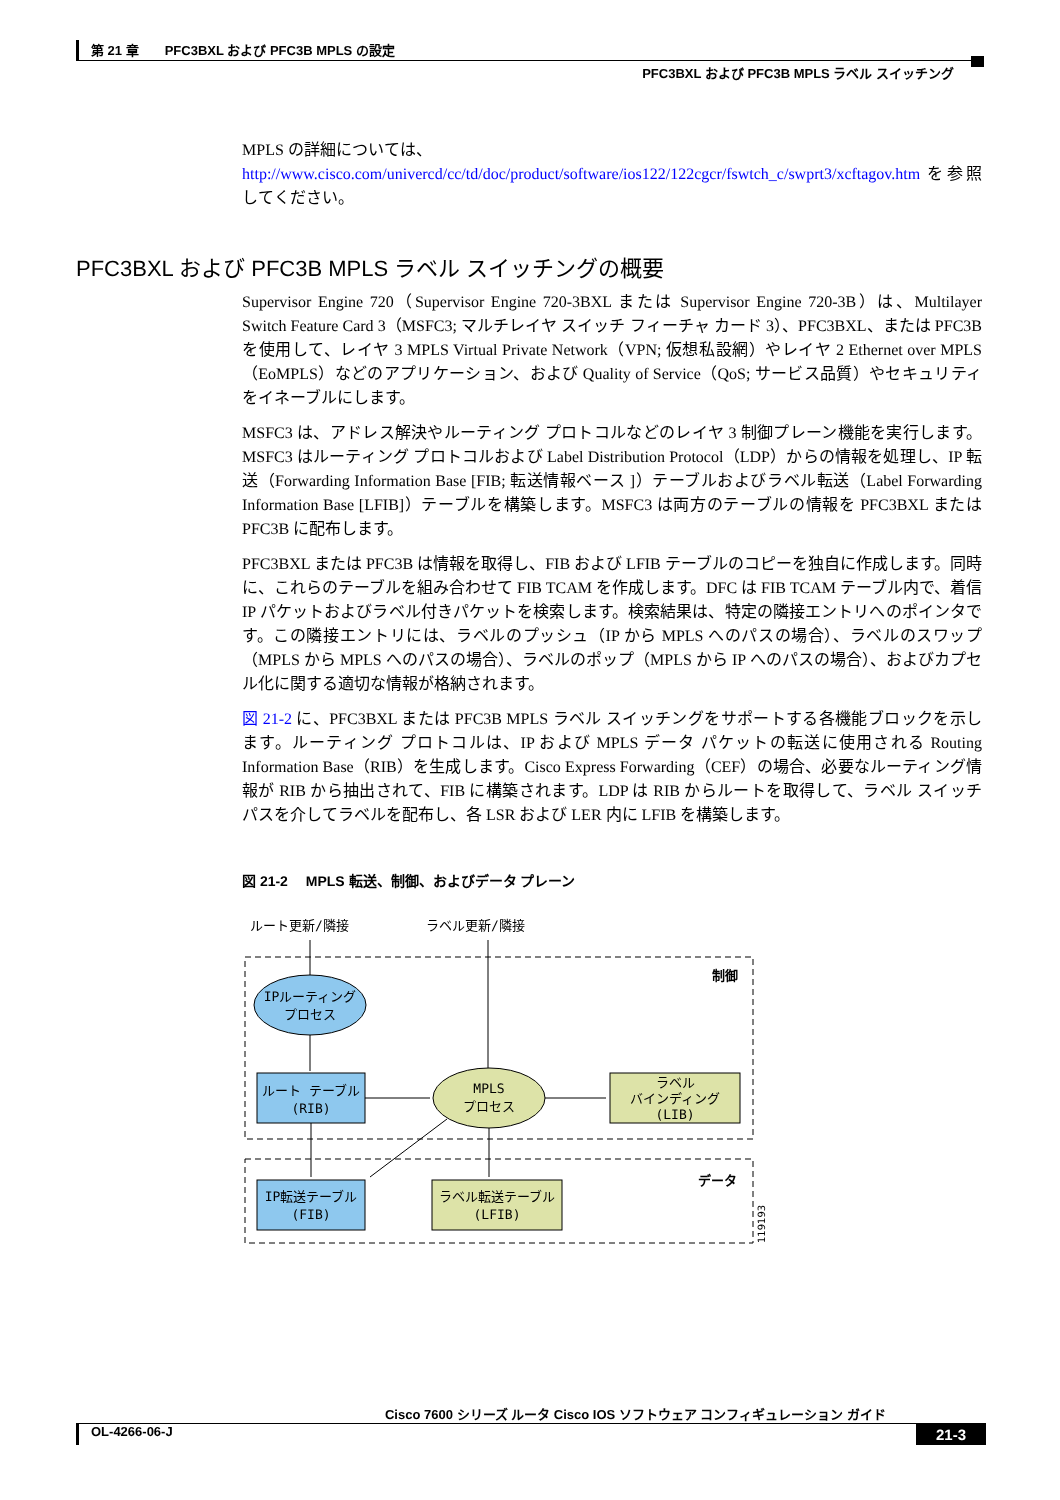第 21 章　　PFC3BXL および PFC3B MPLS の設定
PFC3BXL および PFC3B MPLS ラベル スイッチング
MPLS の詳細については、
http://www.cisco.com/univercd/cc/td/doc/product/software/ios122/122cgcr/fswtch_c/swprt3/xcftagov.htm を参照してください。
PFC3BXL および PFC3B MPLS ラベル スイッチングの概要
Supervisor Engine 720（Supervisor Engine 720-3BXL または Supervisor Engine 720-3B）は、Multilayer Switch Feature Card 3（MSFC3; マルチレイヤ スイッチ フィーチャ カード 3）、PFC3BXL、または PFC3B を使用して、レイヤ 3 MPLS Virtual Private Network（VPN; 仮想私設網）やレイヤ 2 Ethernet over MPLS（EoMPLS）などのアプリケーション、および Quality of Service（QoS; サービス品質）やセキュリティをイネーブルにします。
MSFC3 は、アドレス解決やルーティング プロトコルなどのレイヤ 3 制御プレーン機能を実行します。MSFC3 はルーティング プロトコルおよび Label Distribution Protocol（LDP）からの情報を処理し、IP 転送（Forwarding Information Base [FIB; 転送情報ベース ]）テーブルおよびラベル転送（Label Forwarding Information Base [LFIB]）テーブルを構築します。MSFC3 は両方のテーブルの情報を PFC3BXL または PFC3B に配布します。
PFC3BXL または PFC3B は情報を取得し、FIB および LFIB テーブルのコピーを独自に作成します。同時に、これらのテーブルを組み合わせて FIB TCAM を作成します。DFC は FIB TCAM テーブル内で、着信 IP パケットおよびラベル付きパケットを検索します。検索結果は、特定の隣接エントリへのポインタです。この隣接エントリには、ラベルのプッシュ（IP から MPLS へのパスの場合）、ラベルのスワップ（MPLS から MPLS へのパスの場合）、ラベルのポップ（MPLS から IP へのパスの場合）、およびカプセル化に関する適切な情報が格納されます。
図 21-2 に、PFC3BXL または PFC3B MPLS ラベル スイッチングをサポートする各機能ブロックを示します。ルーティング プロトコルは、IP および MPLS データ パケットの転送に使用される Routing Information Base（RIB）を生成します。Cisco Express Forwarding（CEF）の場合、必要なルーティング情報が RIB から抽出されて、FIB に構築されます。LDP は RIB からルートを取得して、ラベル スイッチ パスを介してラベルを配布し、各 LSR および LER 内に LFIB を構築します。
図 21-2　 MPLS 転送、制御、およびデータ プレーン
ルート更新/隣接
ラベル更新/隣接
制御
データ
IPルーティング
プロセス
ルート テーブル
(RIB)
MPLS
プロセス
ラベル
バインディング
(LIB)
IP転送テーブル
(FIB)
ラベル転送テーブル
(LFIB)
119193
Cisco 7600 シリーズ ルータ Cisco IOS ソフトウェア コンフィギュレーション ガイド
OL-4266-06-J 21-3